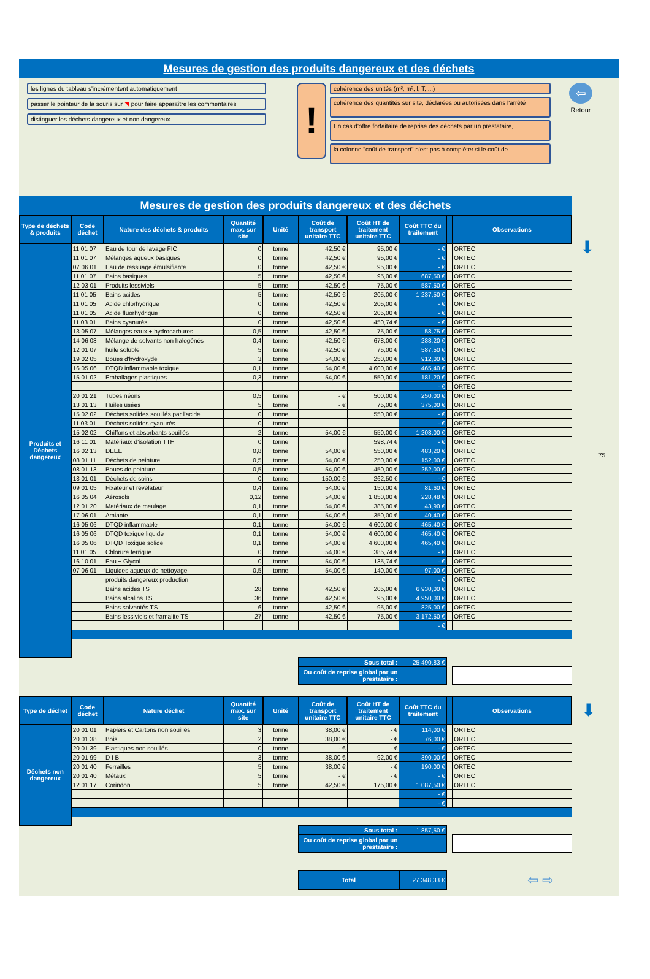Mesures de gestion des produits dangereux et des déchets
les lignes du tableau s'incrémentent automatiquement
passer le pointeur de la souris sur ◥ pour faire apparaître les commentaires
distinguer les déchets dangereux et non dangereux
!
cohérence des unités (m², m³, l, T, ...)
cohérence des quantités sur site, déclarées ou autorisées dans l'arrêté
En cas d'offre forfaitaire de reprise des déchets par un prestataire,
la colonne "coût de transport" n'est pas à compléter si le coût de
⇦
Retour
Mesures de gestion des produits dangereux et des déchets
| Type de déchets & produits | Code déchet | Nature des déchets & produits | Quantité max. sur site | Unité | Coût de transport unitaire TTC | Coût HT de traitement unitaire TTC | Coût TTC du traitement | | Observations |
| --- | --- | --- | --- | --- | --- | --- | --- | --- | --- |
| Produits et Déchets dangereux | 11 01 07 | Eau de tour de lavage FIC | 0 | tonne | 42,50 € | 95,00 € | - € | | ORTEC |
| | 11 01 07 | Mélanges aqueux basiques | 0 | tonne | 42,50 € | 95,00 € | - € | | ORTEC |
| | 07 06 01 | Eau de ressuage émulsifiante | 0 | tonne | 42,50 € | 95,00 € | - € | | ORTEC |
| | 11 01 07 | Bains basiques | 5 | tonne | 42,50 € | 95,00 € | 687,50 € | | ORTEC |
| | 12 03 01 | Produits lessiviels | 5 | tonne | 42,50 € | 75,00 € | 587,50 € | | ORTEC |
| | 11 01 05 | Bains acides | 5 | tonne | 42,50 € | 205,00 € | 1 237,50 € | | ORTEC |
| | 11 01 05 | Acide chlorhydrique | 0 | tonne | 42,50 € | 205,00 € | - € | | ORTEC |
| | 11 01 05 | Acide fluorhydrique | 0 | tonne | 42,50 € | 205,00 € | - € | | ORTEC |
| | 11 03 01 | Bains cyanurés | 0 | tonne | 42,50 € | 450,74 € | - € | | ORTEC |
| | 13 05 07 | Mélanges eaux + hydrocarbures | 0,5 | tonne | 42,50 € | 75,00 € | 58,75 € | | ORTEC |
| | 14 06 03 | Mélange de solvants non halogénés | 0,4 | tonne | 42,50 € | 678,00 € | 288,20 € | | ORTEC |
| | 12 01 07 | huile soluble | 5 | tonne | 42,50 € | 75,00 € | 587,50 € | | ORTEC |
| | 19 02 05 | Boues d'hydroxyde | 3 | tonne | 54,00 € | 250,00 € | 912,00 € | | ORTEC |
| | 16 05 06 | DTQD inflammable toxique | 0,1 | tonne | 54,00 € | 4 600,00 € | 465,40 € | | ORTEC |
| | 15 01 02 | Emballages plastiques | 0,3 | tonne | 54,00 € | 550,00 € | 181,20 € | | ORTEC |
| | | | | | | | - € | | ORTEC |
| | 20 01 21 | Tubes néons | 0,5 | tonne | - € | 500,00 € | 250,00 € | | ORTEC |
| | 13 01 13 | Huiles usées | 5 | tonne | - € | 75,00 € | 375,00 € | | ORTEC |
| | 15 02 02 | Déchets solides souillés par l'acide | 0 | tonne | | 550,00 € | - € | | ORTEC |
| | 11 03 01 | Déchets solides cyanurés | 0 | tonne | | | - € | | ORTEC |
| | 15 02 02 | Chiffons et absorbants souillés | 2 | tonne | 54,00 € | 550,00 € | 1 208,00 € | | ORTEC |
| | 16 11 01 | Matériaux d'isolation TTH | 0 | tonne | | 598,74 € | - € | | ORTEC |
| | 16 02 13 | DEEE | 0,8 | tonne | 54,00 € | 550,00 € | 483,20 € | | ORTEC |
| | 08 01 11 | Déchets de peinture | 0,5 | tonne | 54,00 € | 250,00 € | 152,00 € | | ORTEC |
| | 08 01 13 | Boues de peinture | 0,5 | tonne | 54,00 € | 450,00 € | 252,00 € | | ORTEC |
| | 18 01 01 | Déchets de soins | 0 | tonne | 150,00 € | 262,50 € | - € | | ORTEC |
| | 09 01 05 | Fixateur et révélateur | 0,4 | tonne | 54,00 € | 150,00 € | 81,60 € | | ORTEC |
| | 16 05 04 | Aérosols | 0,12 | tonne | 54,00 € | 1 850,00 € | 228,48 € | | ORTEC |
| | 12 01 20 | Matériaux de meulage | 0,1 | tonne | 54,00 € | 385,00 € | 43,90 € | | ORTEC |
| | 17 06 01 | Amiante | 0,1 | tonne | 54,00 € | 350,00 € | 40,40 € | | ORTEC |
| | 16 05 06 | DTQD inflammable | 0,1 | tonne | 54,00 € | 4 600,00 € | 465,40 € | | ORTEC |
| | 16 05 06 | DTQD toxique liquide | 0,1 | tonne | 54,00 € | 4 600,00 € | 465,40 € | | ORTEC |
| | 16 05 06 | DTQD Toxique solide | 0,1 | tonne | 54,00 € | 4 600,00 € | 465,40 € | | ORTEC |
| | 11 01 05 | Chlorure ferrique | 0 | tonne | 54,00 € | 385,74 € | - € | | ORTEC |
| | 16 10 01 | Eau + Glycol | 0 | tonne | 54,00 € | 135,74 € | - € | | ORTEC |
| | 07 06 01 | Liquides aqueux de nettoyage | 0,5 | tonne | 54,00 € | 140,00 € | 97,00 € | | ORTEC |
| | | produits dangereux production | | | | | - € | | ORTEC |
| | | Bains acides TS | 28 | tonne | 42,50 € | 205,00 € | 6 930,00 € | | ORTEC |
| | | Bains alcalins TS | 36 | tonne | 42,50 € | 95,00 € | 4 950,00 € | | ORTEC |
| | | Bains solvantés TS | 6 | tonne | 42,50 € | 95,00 € | 825,00 € | | ORTEC |
| | | Bains lessiviels et framalite TS | 27 | tonne | 42,50 € | 75,00 € | 3 172,50 € | | ORTEC |
| | | | | | | | - € | | |
| | | | | | Sous total : | | 25 490,83 € | | |
| | | | | | Ou coût de reprise global par un prestataire : | | | | |
| Type de déchet | Code déchet | Nature déchet | Quantité max. sur site | Unité | Coût de transport unitaire TTC | Coût HT de traitement unitaire TTC | Coût TTC du traitement | | Observations |
| --- | --- | --- | --- | --- | --- | --- | --- | --- | --- |
| Déchets non dangereux | 20 01 01 | Papiers et Cartons non souillés | 3 | tonne | 38,00 € | - € | 114,00 € | | ORTEC |
| | 20 01 38 | Bois | 2 | tonne | 38,00 € | - € | 76,00 € | | ORTEC |
| | 20 01 39 | Plastiques non souillés | 0 | tonne | - € | - € | - € | | ORTEC |
| | 20 01 99 | D I B | 3 | tonne | 38,00 € | 92,00 € | 390,00 € | | ORTEC |
| | 20 01 40 | Ferrailles | 5 | tonne | 38,00 € | - € | 190,00 € | | ORTEC |
| | 20 01 40 | Métaux | 5 | tonne | - € | - € | - € | | ORTEC |
| | 12 01 17 | Corindon | 5 | tonne | 42,50 € | 175,00 € | 1 087,50 € | | ORTEC |
| | | | | | | | - € | | |
| | | | | | | | - € | | |
| | | | | | Sous total : | | 1 857,50 € | | |
| | | | | | Ou coût de reprise global par un prestataire : | | | | |
| | | | | | Total | | 27 348,33 € | | ⇦ ⇨ |
⬇
75
⬇